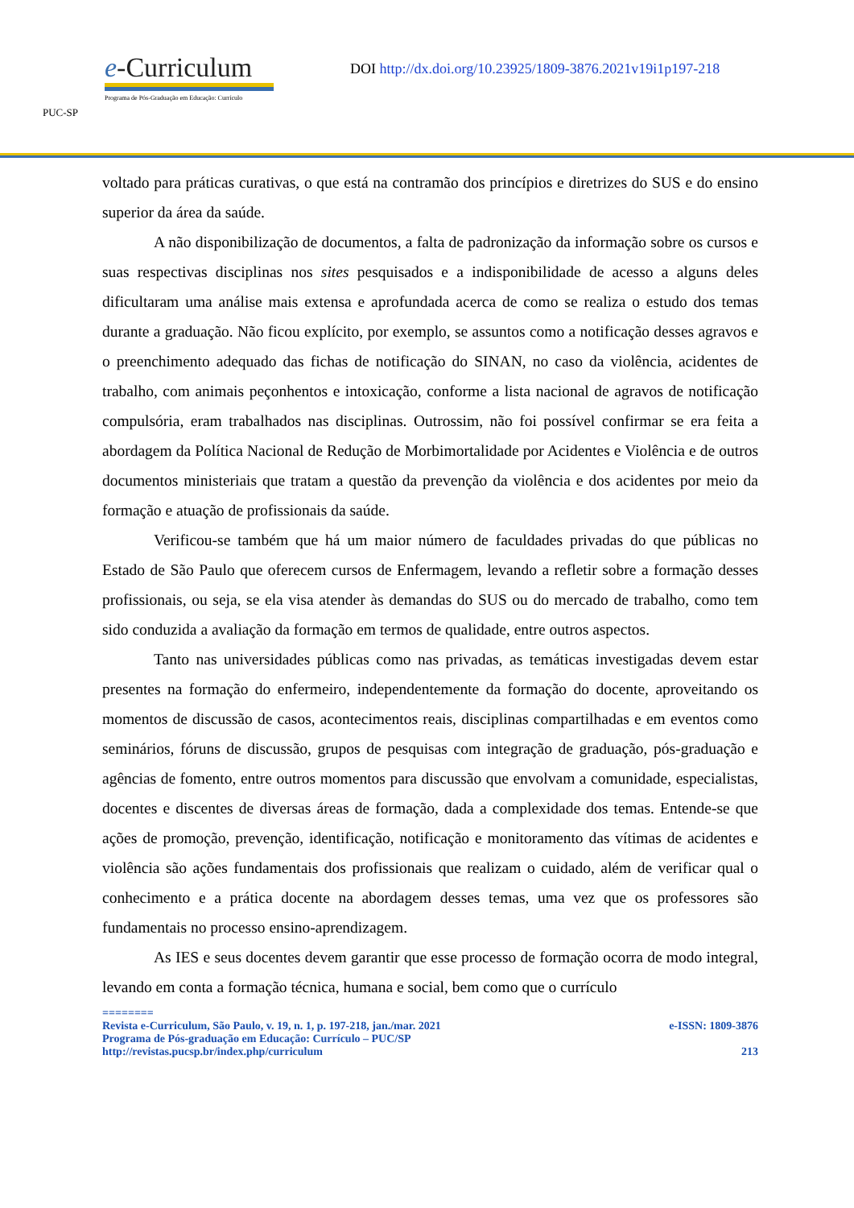PUC-SP
e-Curriculum
Programa de Pós-Graduação em Educação: Currículo
DOI http://dx.doi.org/10.23925/1809-3876.2021v19i1p197-218
voltado para práticas curativas, o que está na contramão dos princípios e diretrizes do SUS e do ensino superior da área da saúde.
A não disponibilização de documentos, a falta de padronização da informação sobre os cursos e suas respectivas disciplinas nos sites pesquisados e a indisponibilidade de acesso a alguns deles dificultaram uma análise mais extensa e aprofundada acerca de como se realiza o estudo dos temas durante a graduação. Não ficou explícito, por exemplo, se assuntos como a notificação desses agravos e o preenchimento adequado das fichas de notificação do SINAN, no caso da violência, acidentes de trabalho, com animais peçonhentos e intoxicação, conforme a lista nacional de agravos de notificação compulsória, eram trabalhados nas disciplinas. Outrossim, não foi possível confirmar se era feita a abordagem da Política Nacional de Redução de Morbimortalidade por Acidentes e Violência e de outros documentos ministeriais que tratam a questão da prevenção da violência e dos acidentes por meio da formação e atuação de profissionais da saúde.
Verificou-se também que há um maior número de faculdades privadas do que públicas no Estado de São Paulo que oferecem cursos de Enfermagem, levando a refletir sobre a formação desses profissionais, ou seja, se ela visa atender às demandas do SUS ou do mercado de trabalho, como tem sido conduzida a avaliação da formação em termos de qualidade, entre outros aspectos.
Tanto nas universidades públicas como nas privadas, as temáticas investigadas devem estar presentes na formação do enfermeiro, independentemente da formação do docente, aproveitando os momentos de discussão de casos, acontecimentos reais, disciplinas compartilhadas e em eventos como seminários, fóruns de discussão, grupos de pesquisas com integração de graduação, pós-graduação e agências de fomento, entre outros momentos para discussão que envolvam a comunidade, especialistas, docentes e discentes de diversas áreas de formação, dada a complexidade dos temas. Entende-se que ações de promoção, prevenção, identificação, notificação e monitoramento das vítimas de acidentes e violência são ações fundamentais dos profissionais que realizam o cuidado, além de verificar qual o conhecimento e a prática docente na abordagem desses temas, uma vez que os professores são fundamentais no processo ensino-aprendizagem.
As IES e seus docentes devem garantir que esse processo de formação ocorra de modo integral, levando em conta a formação técnica, humana e social, bem como que o currículo
========
Revista e-Curriculum, São Paulo, v. 19, n. 1, p. 197-218, jan./mar. 2021 e-ISSN: 1809-3876
Programa de Pós-graduação em Educação: Currículo – PUC/SP
http://revistas.pucsp.br/index.php/curriculum 213